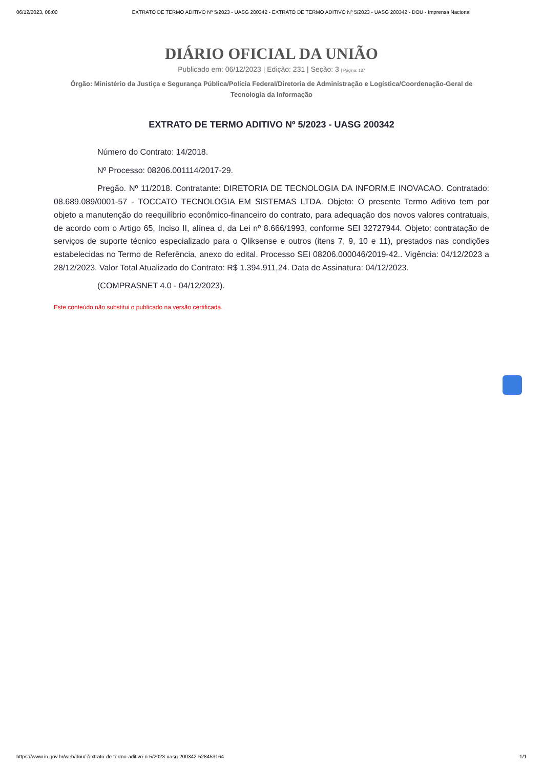06/12/2023, 08:00 EXTRATO DE TERMO ADITIVO Nº 5/2023 - UASG 200342 - EXTRATO DE TERMO ADITIVO Nº 5/2023 - UASG 200342 - DOU - Imprensa Nacional
DIÁRIO OFICIAL DA UNIÃO
Publicado em: 06/12/2023 | Edição: 231 | Seção: 3 | Página: 137
Órgão: Ministério da Justiça e Segurança Pública/Polícia Federal/Diretoria de Administração e Logística/Coordenação-Geral de Tecnologia da Informação
EXTRATO DE TERMO ADITIVO Nº 5/2023 - UASG 200342
Número do Contrato: 14/2018.
Nº Processo: 08206.001114/2017-29.
Pregão. Nº 11/2018. Contratante: DIRETORIA DE TECNOLOGIA DA INFORM.E INOVACAO. Contratado: 08.689.089/0001-57 - TOCCATO TECNOLOGIA EM SISTEMAS LTDA. Objeto: O presente Termo Aditivo tem por objeto a manutenção do reequilíbrio econômico-financeiro do contrato, para adequação dos novos valores contratuais, de acordo com o Artigo 65, Inciso II, alínea d, da Lei nº 8.666/1993, conforme SEI 32727944. Objeto: contratação de serviços de suporte técnico especializado para o Qliksense e outros (itens 7, 9, 10 e 11), prestados nas condições estabelecidas no Termo de Referência, anexo do edital. Processo SEI 08206.000046/2019-42.. Vigência: 04/12/2023 a 28/12/2023. Valor Total Atualizado do Contrato: R$ 1.394.911,24. Data de Assinatura: 04/12/2023.
(COMPRASNET 4.0 - 04/12/2023).
Este conteúdo não substitui o publicado na versão certificada.
https://www.in.gov.br/web/dou/-/extrato-de-termo-aditivo-n-5/2023-uasg-200342-528453164 1/1